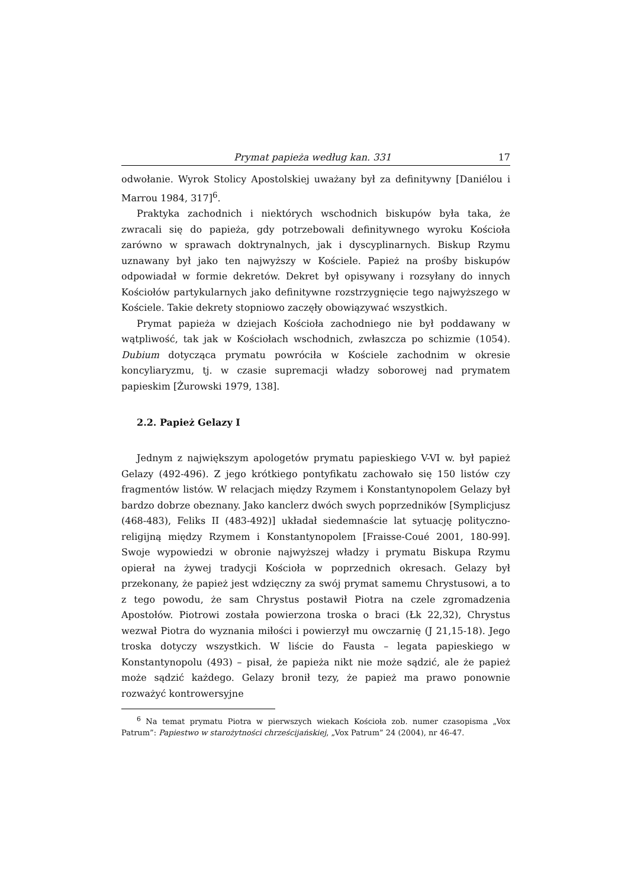Prymat papieża według kan. 331 17
odwołanie. Wyrok Stolicy Apostolskiej uważany był za definitywny [Daniélou i Marrou 1984, 317]<sup>6</sup>.
Praktyka zachodnich i niektórych wschodnich biskupów była taka, że zwracali się do papieża, gdy potrzebowali definitywnego wyroku Kościoła zarówno w sprawach doktrynalnych, jak i dyscyplinarnych. Biskup Rzymu uznawany był jako ten najwyższy w Kościele. Papież na prośby biskupów odpowiadał w formie dekretów. Dekret był opisywany i rozsyłany do innych Kościołów partykularnych jako definitywne rozstrzygnięcie tego najwyższego w Kościele. Takie dekrety stopniowo zaczęły obowiązywać wszystkich.
Prymat papieża w dziejach Kościoła zachodniego nie był poddawany w wątpliwość, tak jak w Kościołach wschodnich, zwłaszcza po schizmie (1054). Dubium dotycząca prymatu powróciła w Kościele zachodnim w okresie koncyliaryzmu, tj. w czasie supremacji władzy soborowej nad prymatem papieskim [Żurowski 1979, 138].
2.2. Papież Gelazy I
Jednym z największym apologetów prymatu papieskiego V-VI w. był papież Gelazy (492-496). Z jego krótkiego pontyfikatu zachowało się 150 listów czy fragmentów listów. W relacjach między Rzymem i Konstantynopolem Gelazy był bardzo dobrze obeznany. Jako kanclerz dwóch swych poprzedników [Symplicjusz (468-483), Feliks II (483-492)] układał siedemnaście lat sytuację polityczno-religijną między Rzymem i Konstantynopolem [Fraisse-Coué 2001, 180-99]. Swoje wypowiedzi w obronie najwyższej władzy i prymatu Biskupa Rzymu opierał na żywej tradycji Kościoła w poprzednich okresach. Gelazy był przekonany, że papież jest wdzięczny za swój prymat samemu Chrystusowi, a to z tego powodu, że sam Chrystus postawił Piotra na czele zgromadzenia Apostołów. Piotrowi została powierzona troska o braci (Łk 22,32), Chrystus wezwał Piotra do wyznania miłości i powierzył mu owczarnię (J 21,15-18). Jego troska dotyczy wszystkich. W liście do Fausta – legata papieskiego w Konstantynopolu (493) – pisał, że papieża nikt nie może sądzić, ale że papież może sądzić każdego. Gelazy bronił tezy, że papież ma prawo ponownie rozważyć kontrowersyjne
<sup>6</sup> Na temat prymatu Piotra w pierwszych wiekach Kościoła zob. numer czasopisma „Vox Patrum”: Papiestwo w starożytności chrześcijańskiej, „Vox Patrum” 24 (2004), nr 46-47.